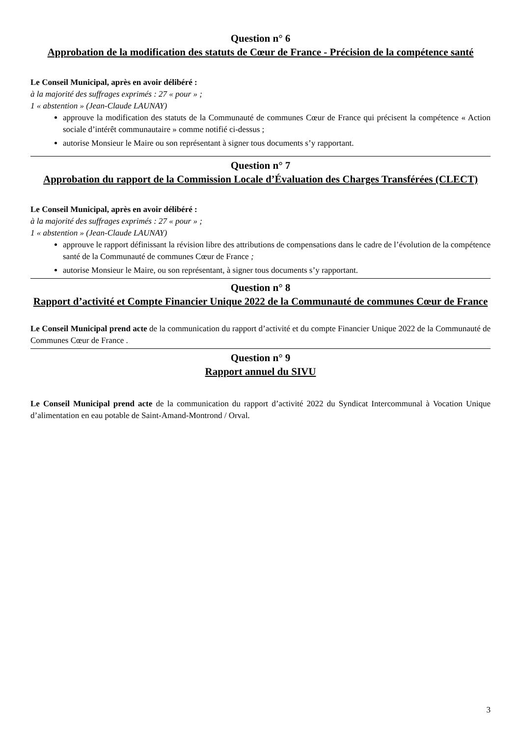Question n° 6
Approbation de la modification des statuts de Cœur de France - Précision de la compétence santé
Le Conseil Municipal, après en avoir délibéré :
à la majorité des suffrages exprimés : 27 « pour » ;
1 « abstention » (Jean-Claude LAUNAY)
approuve la modification des statuts de la Communauté de communes Cœur de France qui précisent la compétence « Action sociale d’intérêt communautaire » comme notifié ci-dessus ;
autorise Monsieur le Maire ou son représentant à signer tous documents s’y rapportant.
Question n° 7
Approbation du rapport de la Commission Locale d’Évaluation des Charges Transférées (CLECT)
Le Conseil Municipal, après en avoir délibéré :
à la majorité des suffrages exprimés : 27 « pour » ;
1 « abstention » (Jean-Claude LAUNAY)
approuve le rapport définissant la révision libre des attributions de compensations dans le cadre de l’évolution de la compétence santé de la Communauté de communes Cœur de France ;
autorise Monsieur le Maire, ou son représentant, à signer tous documents s’y rapportant.
Question n° 8
Rapport d’activité et Compte Financier Unique 2022 de la Communauté de communes Cœur de France
Le Conseil Municipal prend acte de la communication du rapport d’activité et du compte Financier Unique 2022 de la Communauté de Communes Cœur de France .
Question n° 9
Rapport annuel du SIVU
Le Conseil Municipal prend acte de la communication du rapport d’activité 2022 du Syndicat Intercommunal à Vocation Unique d’alimentation en eau potable de Saint-Amand-Montrond / Orval.
3